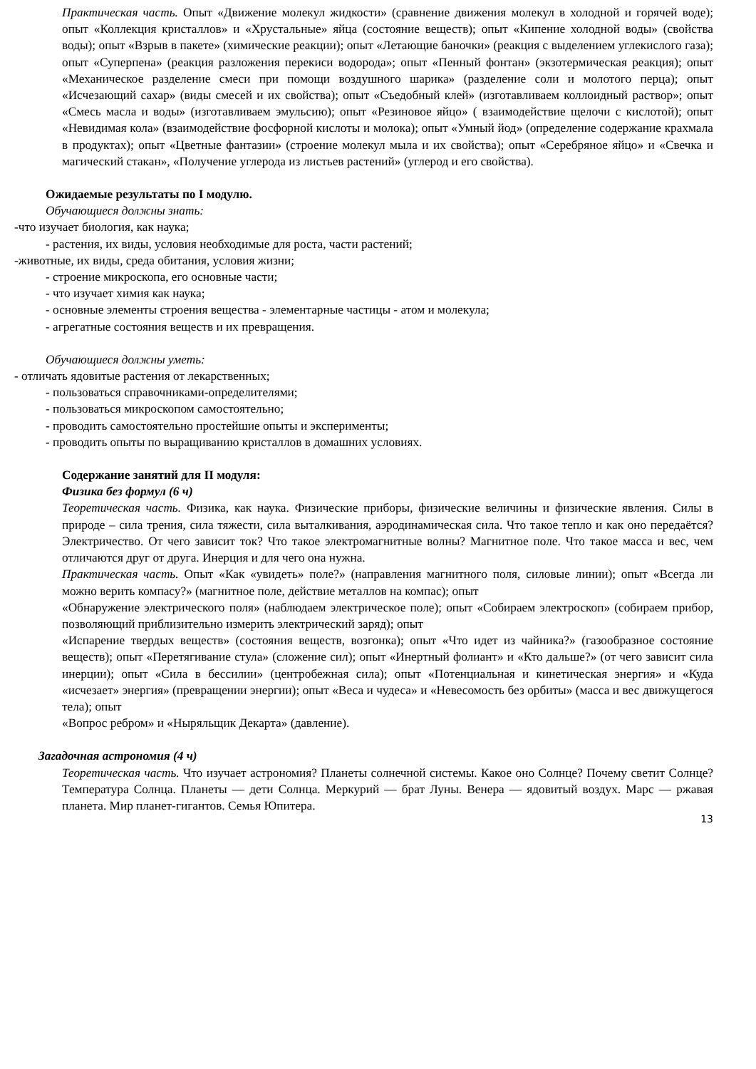Практическая часть. Опыт «Движение молекул жидкости» (сравнение движения молекул в холодной и горячей воде); опыт «Коллекция кристаллов» и «Хрустальные» яйца (состояние веществ); опыт «Кипение холодной воды» (свойства воды); опыт «Взрыв в пакете» (химические реакции); опыт «Летающие баночки» (реакция с выделением углекислого газа); опыт «Суперпена» (реакция разложения перекиси водорода»; опыт «Пенный фонтан» (экзотермическая реакция); опыт «Механическое разделение смеси при помощи воздушного шарика» (разделение соли и молотого перца); опыт «Исчезающий сахар» (виды смесей и их свойства); опыт «Съедобный клей» (изготавливаем коллоидный раствор»; опыт «Смесь масла и воды» (изготавливаем эмульсию); опыт «Резиновое яйцо» ( взаимодействие щелочи с кислотой); опыт «Невидимая кола» (взаимодействие фосфорной кислоты и молока); опыт «Умный йод» (определение содержание крахмала в продуктах); опыт «Цветные фантазии» (строение молекул мыла и их свойства); опыт «Серебряное яйцо» и «Свечка и магический стакан», «Получение углерода из листьев растений» (углерод и его свойства).
Ожидаемые результаты по I модулю.
Обучающиеся должны знать:
-что изучает биология, как наука;
- растения, их виды, условия необходимые для роста, части растений;
-животные, их виды, среда обитания, условия жизни;
- строение микроскопа, его основные части;
- что изучает химия как наука;
- основные элементы строения вещества - элементарные частицы - атом и молекула;
- агрегатные состояния веществ и их превращения.
Обучающиеся должны уметь:
- отличать ядовитые растения от лекарственных;
- пользоваться справочниками-определителями;
- пользоваться микроскопом самостоятельно;
- проводить самостоятельно простейшие опыты и эксперименты;
- проводить опыты по выращиванию кристаллов в домашних условиях.
Содержание занятий для II модуля:
Физика без формул (6 ч)
Теоретическая часть. Физика, как наука. Физические приборы, физические величины и физические явления. Силы в природе – сила трения, сила тяжести, сила выталкивания, аэродинамическая сила. Что такое тепло и как оно передаётся? Электричество. От чего зависит ток? Что такое электромагнитные волны? Магнитное поле. Что такое масса и вес, чем отличаются друг от друга. Инерция и для чего она нужна.
Практическая часть. Опыт «Как «увидеть» поле?» (направления магнитного поля, силовые линии); опыт «Всегда ли можно верить компасу?» (магнитное поле, действие металлов на компас); опыт
«Обнаружение электрического поля» (наблюдаем электрическое поле); опыт «Собираем электроскоп» (собираем прибор, позволяющий приблизительно измерить электрический заряд); опыт
«Испарение твердых веществ» (состояния веществ, возгонка); опыт «Что идет из чайника?» (газообразное состояние веществ); опыт «Перетягивание стула» (сложение сил); опыт «Инертный фолиант» и «Кто дальше?» (от чего зависит сила инерции); опыт «Сила в бессилии» (центробежная сила); опыт «Потенциальная и кинетическая энергия» и «Куда «исчезает» энергия» (превращении энергии); опыт «Веса и чудеса» и «Невесомость без орбиты» (масса и вес движущегося тела); опыт
«Вопрос ребром» и «Ныряльщик Декарта» (давление).
Загадочная астрономия (4 ч)
Теоретическая часть. Что изучает астрономия? Планеты солнечной системы. Какое оно Солнце? Почему светит Солнце? Температура Солнца. Планеты — дети Солнца. Меркурий — брат Луны. Венера — ядовитый воздух. Марс — ржавая планета. Мир планет-гигантов. Семья Юпитера.
13